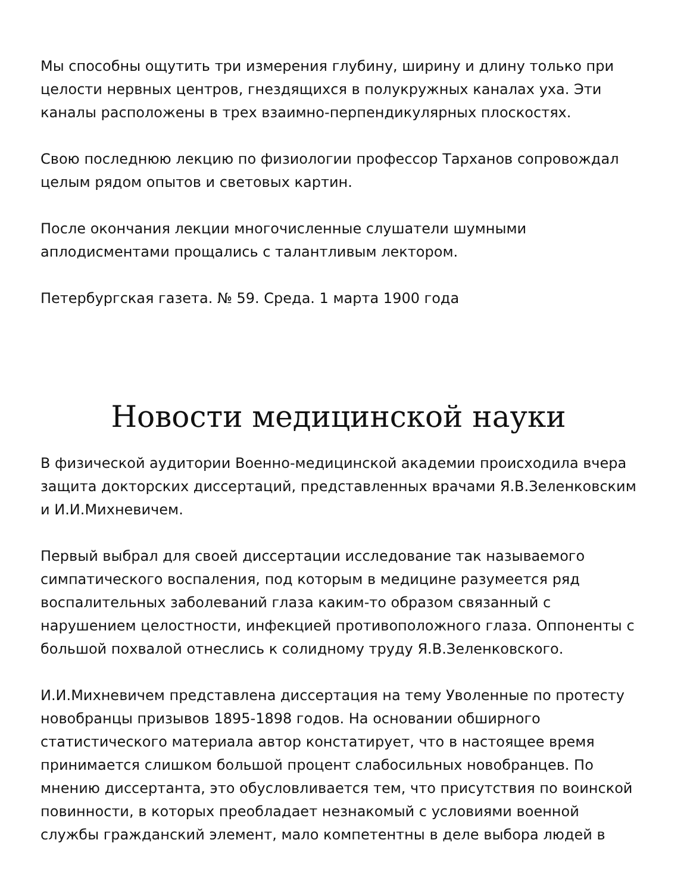Мы способны ощутить три измерения глубину, ширину и длину только при целости нервных центров, гнездящихся в полукружных каналах уха. Эти каналы расположены в трех взаимно-перпендикулярных плоскостях.
Свою последнюю лекцию по физиологии профессор Тарханов сопровождал целым рядом опытов и световых картин.
После окончания лекции многочисленные слушатели шумными аплодисментами прощались с талантливым лектором.
Петербургская газета. № 59. Среда. 1 марта 1900 года
Новости медицинской науки
В физической аудитории Военно-медицинской академии происходила вчера защита докторских диссертаций, представленных врачами Я.В.Зеленковским и И.И.Михневичем.
Первый выбрал для своей диссертации исследование так называемого симпатического воспаления, под которым в медицине разумеется ряд воспалительных заболеваний глаза каким-то образом связанный с нарушением целостности, инфекцией противоположного глаза. Оппоненты с большой похвалой отнеслись к солидному труду Я.В.Зеленковского.
И.И.Михневичем представлена диссертация на тему Уволенные по протесту новобранцы призывов 1895-1898 годов. На основании обширного статистического материала автор констатирует, что в настоящее время принимается слишком большой процент слабосильных новобранцев. По мнению диссертанта, это обусловливается тем, что присутствия по воинской повинности, в которых преобладает незнакомый с условиями военной службы гражданский элемент, мало компетентны в деле выбора людей в